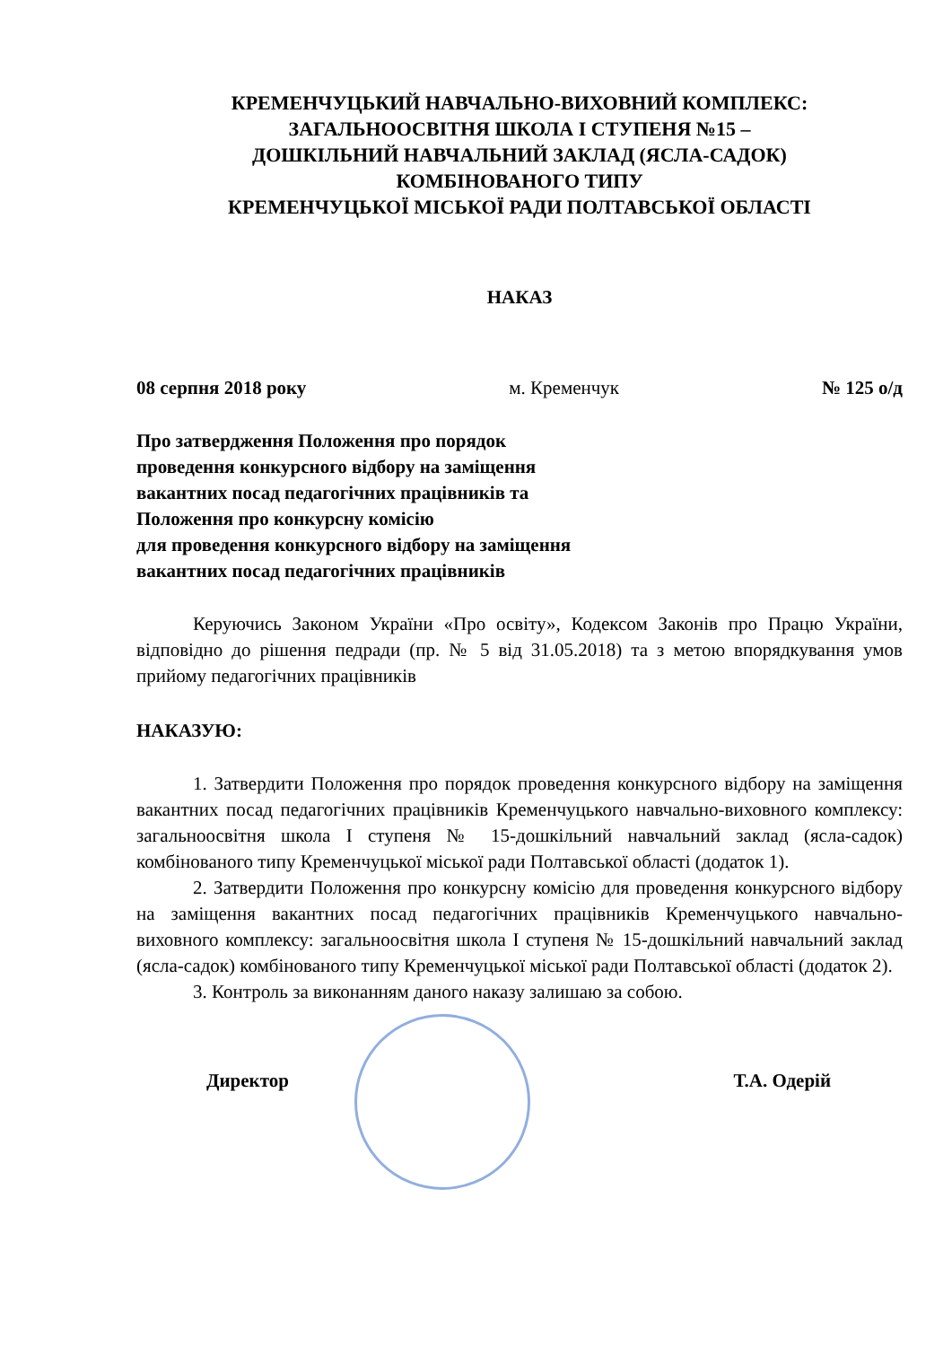КРЕМЕНЧУЦЬКИЙ НАВЧАЛЬНО-ВИХОВНИЙ КОМПЛЕКС:
ЗАГАЛЬНООСВІТНЯ ШКОЛА І СТУПЕНЯ №15 –
ДОШКІЛЬНИЙ НАВЧАЛЬНИЙ ЗАКЛАД (ЯСЛА-САДОК)
КОМБІНОВАНОГО ТИПУ
КРЕМЕНЧУЦЬКОЇ МІСЬКОЇ РАДИ ПОЛТАВСЬКОЇ ОБЛАСТІ
НАКАЗ
08 серпня 2018 року м. Кременчук № 125 о/д
Про затвердження Положення про порядок
проведення конкурсного відбору на заміщення
вакантних посад педагогічних працівників та
Положення про конкурсну комісію
для проведення конкурсного відбору на заміщення
вакантних посад педагогічних працівників
Керуючись Законом України «Про освіту», Кодексом Законів про Працю України, відповідно до рішення педради (пр. № 5 від 31.05.2018) та з метою впорядкування умов прийому педагогічних працівників
НАКАЗУЮ:
1. Затвердити Положення про порядок проведення конкурсного відбору на заміщення вакантних посад педагогічних працівників Кременчуцького навчально-виховного комплексу: загальноосвітня школа І ступеня № 15-дошкільний навчальний заклад (ясла-садок) комбінованого типу Кременчуцької міської ради Полтавської області (додаток 1).
2. Затвердити Положення про конкурсну комісію для проведення конкурсного відбору на заміщення вакантних посад педагогічних працівників Кременчуцького навчально-виховного комплексу: загальноосвітня школа І ступеня № 15-дошкільний навчальний заклад (ясла-садок) комбінованого типу Кременчуцької міської ради Полтавської області (додаток 2).
3. Контроль за виконанням даного наказу залишаю за собою.
Директор Т.А. Одерій